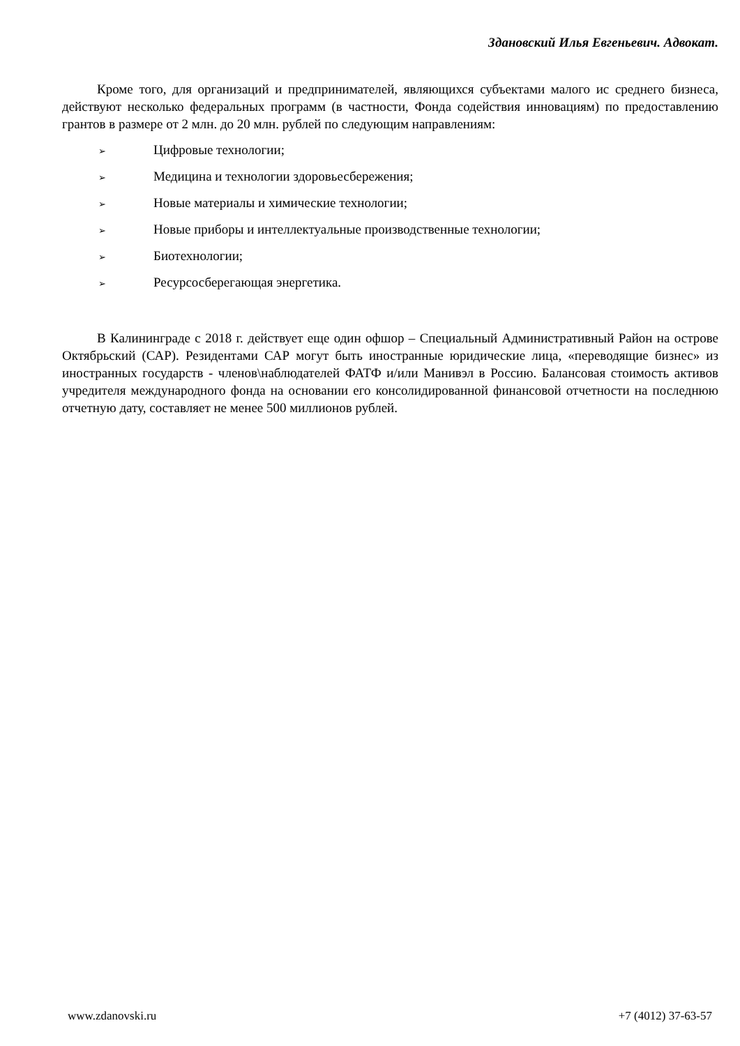Здановский Илья Евгеньевич. Адвокат.
Кроме того, для организаций и предпринимателей, являющихся субъектами малого ис среднего бизнеса, действуют несколько федеральных программ (в частности, Фонда содействия инновациям) по предоставлению грантов в размере от 2 млн. до 20 млн. рублей по следующим направлениям:
➢ Цифровые технологии;
➢ Медицина и технологии здоровьесбережения;
➢ Новые материалы и химические технологии;
➢ Новые приборы и интеллектуальные производственные технологии;
➢ Биотехнологии;
➢ Ресурсосберегающая энергетика.
В Калининграде с 2018 г. действует еще один офшор – Специальный Административный Район на острове Октябрьский (САР). Резидентами САР могут быть иностранные юридические лица, «переводящие бизнес» из иностранных государств - членов\наблюдателей ФАТФ и/или Манивэл в Россию. Балансовая стоимость активов учредителя международного фонда на основании его консолидированной финансовой отчетности на последнюю отчетную дату, составляет не менее 500 миллионов рублей.
www.zdanovski.ru +7 (4012) 37-63-57